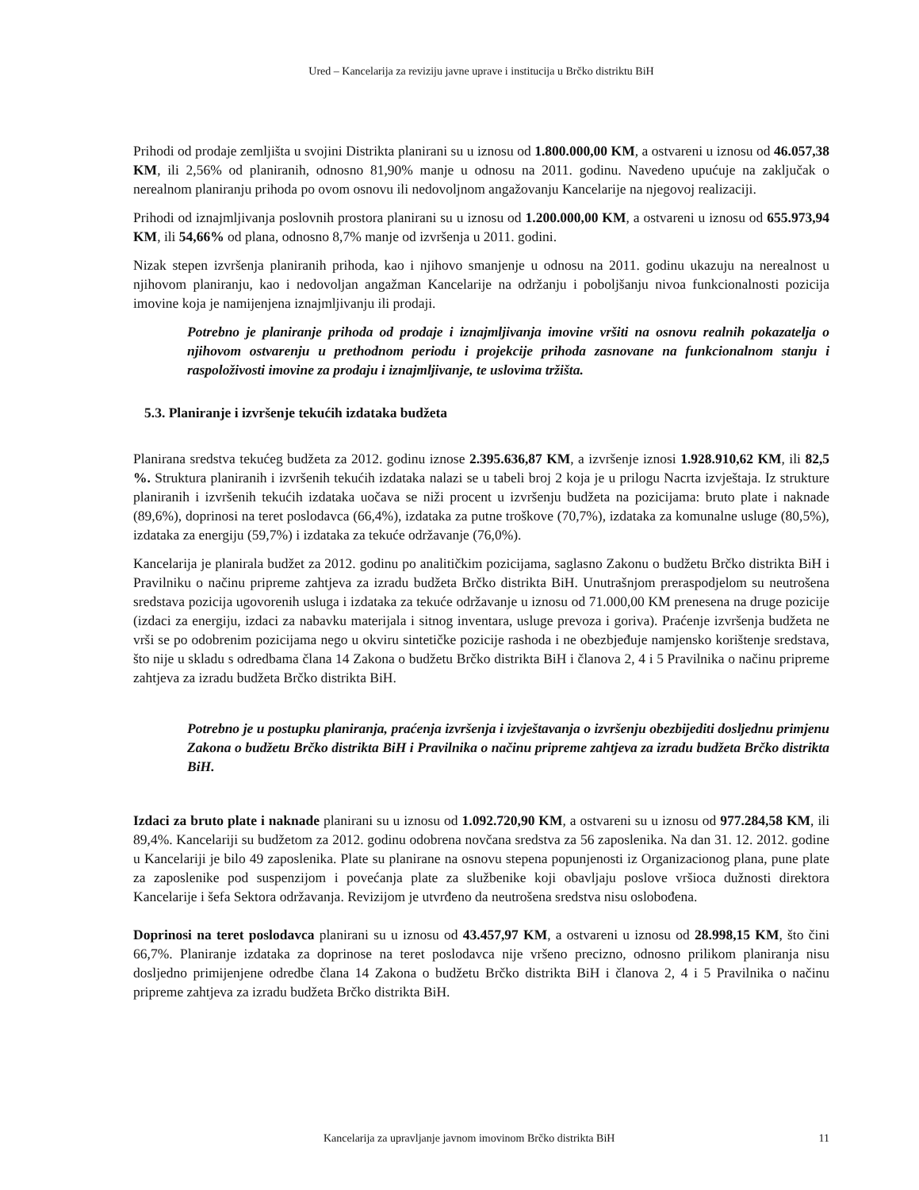Ured – Kancelarija za reviziju javne uprave i institucija u Brčko distriktu BiH
Prihodi od prodaje zemljišta u svojini Distrikta planirani su u iznosu od 1.800.000,00 KM, a ostvareni u iznosu od 46.057,38 KM, ili 2,56% od planiranih, odnosno 81,90% manje u odnosu na 2011. godinu. Navedeno upućuje na zaključak o nerealnom planiranju prihoda po ovom osnovu ili nedovoljnom angažovanju Kancelarije na njegovoj realizaciji.
Prihodi od iznajmljivanja poslovnih prostora planirani su u iznosu od 1.200.000,00 KM, a ostvareni u iznosu od 655.973,94 KM, ili 54,66% od plana, odnosno 8,7% manje od izvršenja u 2011. godini.
Nizak stepen izvršenja planiranih prihoda, kao i njihovo smanjenje u odnosu na 2011. godinu ukazuju na nerealnost u njihovom planiranju, kao i nedovoljan angažman Kancelarije na održanju i poboljšanju nivoa funkcionalnosti pozicija imovine koja je namijenjena iznajmljivanju ili prodaji.
Potrebno je planiranje prihoda od prodaje i iznajmljivanja imovine vršiti na osnovu realnih pokazatelja o njihovom ostvarenju u prethodnom periodu i projekcije prihoda zasnovane na funkcionalnom stanju i raspoloživosti imovine za prodaju i iznajmljivanje, te uslovima tržišta.
5.3. Planiranje i izvršenje tekućih izdataka budžeta
Planirana sredstva tekućeg budžeta za 2012. godinu iznose 2.395.636,87 KM, a izvršenje iznosi 1.928.910,62 KM, ili 82,5 %. Struktura planiranih i izvršenih tekućih izdataka nalazi se u tabeli broj 2 koja je u prilogu Nacrta izvještaja. Iz strukture planiranih i izvršenih tekućih izdataka uočava se niži procent u izvršenju budžeta na pozicijama: bruto plate i naknade (89,6%), doprinosi na teret poslodavca (66,4%), izdataka za putne troškove (70,7%), izdataka za komunalne usluge (80,5%), izdataka za energiju (59,7%) i izdataka za tekuće održavanje (76,0%).
Kancelarija je planirala budžet za 2012. godinu po analitičkim pozicijama, saglasno Zakonu o budžetu Brčko distrikta BiH i Pravilniku o načinu pripreme zahtjeva za izradu budžeta Brčko distrikta BiH. Unutrašnjom preraspodjelom su neutrošena sredstava pozicija ugovorenih usluga i izdataka za tekuće održavanje u iznosu od 71.000,00 KM prenesena na druge pozicije (izdaci za energiju, izdaci za nabavku materijala i sitnog inventara, usluge prevoza i goriva). Praćenje izvršenja budžeta ne vrši se po odobrenim pozicijama nego u okviru sintetičke pozicije rashoda i ne obezbjeđuje namjensko korištenje sredstava, što nije u skladu s odredbama člana 14 Zakona o budžetu Brčko distrikta BiH i članova 2, 4 i 5 Pravilnika o načinu pripreme zahtjeva za izradu budžeta Brčko distrikta BiH.
Potrebno je u postupku planiranja, praćenja izvršenja i izvještavanja o izvršenju obezbijediti dosljednu primjenu Zakona o budžetu Brčko distrikta BiH i Pravilnika o načinu pripreme zahtjeva za izradu budžeta Brčko distrikta BiH.
Izdaci za bruto plate i naknade planirani su u iznosu od 1.092.720,90 KM, a ostvareni su u iznosu od 977.284,58 KM, ili 89,4%. Kancelariji su budžetom za 2012. godinu odobrena novčana sredstva za 56 zaposlenika. Na dan 31. 12. 2012. godine u Kancelariji je bilo 49 zaposlenika. Plate su planirane na osnovu stepena popunjenosti iz Organizacionog plana, pune plate za zaposlenike pod suspenzijom i povećanja plate za službenike koji obavljaju poslove vršioca dužnosti direktora Kancelarije i šefa Sektora održavanja. Revizijom je utvrđeno da neutrošena sredstva nisu oslobođena.
Doprinosi na teret poslodavca planirani su u iznosu od 43.457,97 KM, a ostvareni u iznosu od 28.998,15 KM, što čini 66,7%. Planiranje izdataka za doprinose na teret poslodavca nije vršeno precizno, odnosno prilikom planiranja nisu dosljedno primijenjene odredbe člana 14 Zakona o budžetu Brčko distrikta BiH i članova 2, 4 i 5 Pravilnika o načinu pripreme zahtjeva za izradu budžeta Brčko distrikta BiH.
Kancelarija za upravljanje javnom imovinom Brčko distrikta BiH 11